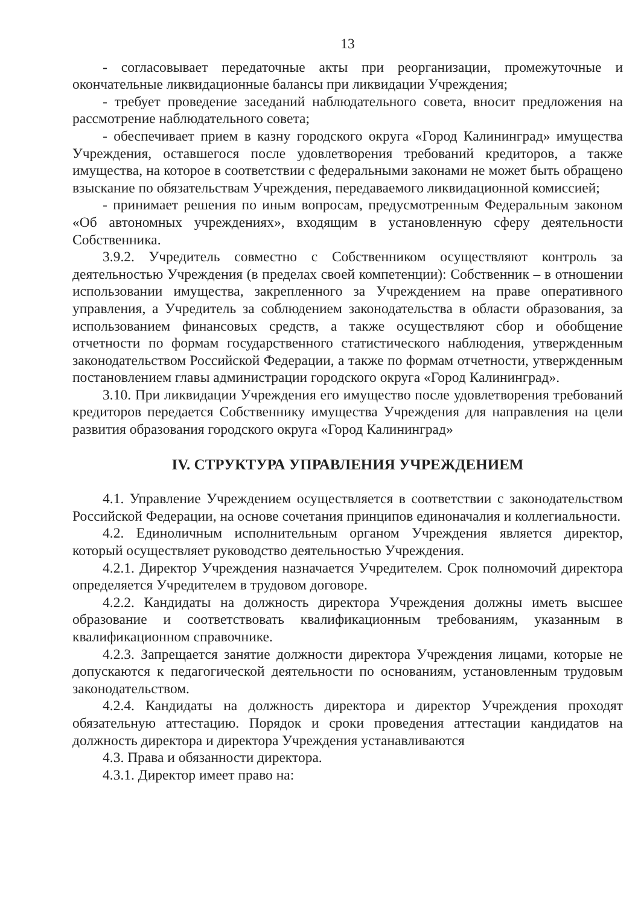13
- согласовывает передаточные акты при реорганизации, промежуточные и окончательные ликвидационные балансы при ликвидации Учреждения;
- требует проведение заседаний наблюдательного совета, вносит предложения на рассмотрение наблюдательного совета;
- обеспечивает прием в казну городского округа «Город Калининград» имущества Учреждения, оставшегося после удовлетворения требований кредиторов, а также имущества, на которое в соответствии с федеральными законами не может быть обращено взыскание по обязательствам Учреждения, передаваемого ликвидационной комиссией;
- принимает решения по иным вопросам, предусмотренным Федеральным законом «Об автономных учреждениях», входящим в установленную сферу деятельности Собственника.
3.9.2. Учредитель совместно с Собственником осуществляют контроль за деятельностью Учреждения (в пределах своей компетенции): Собственник – в отношении использовании имущества, закрепленного за Учреждением на праве оперативного управления, а Учредитель за соблюдением законодательства в области образования, за использованием финансовых средств, а также осуществляют сбор и обобщение отчетности по формам государственного статистического наблюдения, утвержденным законодательством Российской Федерации, а также по формам отчетности, утвержденным постановлением главы администрации городского округа «Город Калининград».
3.10. При ликвидации Учреждения его имущество после удовлетворения требований кредиторов передается Собственнику имущества Учреждения для направления на цели развития образования городского округа «Город Калининград»
IV. СТРУКТУРА УПРАВЛЕНИЯ УЧРЕЖДЕНИЕМ
4.1. Управление Учреждением осуществляется в соответствии с законодательством Российской Федерации, на основе сочетания принципов единоначалия и коллегиальности.
4.2. Единоличным исполнительным органом Учреждения является директор, который осуществляет руководство деятельностью Учреждения.
4.2.1. Директор Учреждения назначается Учредителем. Срок полномочий директора определяется Учредителем в трудовом договоре.
4.2.2. Кандидаты на должность директора Учреждения должны иметь высшее образование и соответствовать квалификационным требованиям, указанным в квалификационном справочнике.
4.2.3. Запрещается занятие должности директора Учреждения лицами, которые не допускаются к педагогической деятельности по основаниям, установленным трудовым законодательством.
4.2.4. Кандидаты на должность директора и директор Учреждения проходят обязательную аттестацию. Порядок и сроки проведения аттестации кандидатов на должность директора и директора Учреждения устанавливаются
4.3. Права и обязанности директора.
4.3.1. Директор имеет право на: